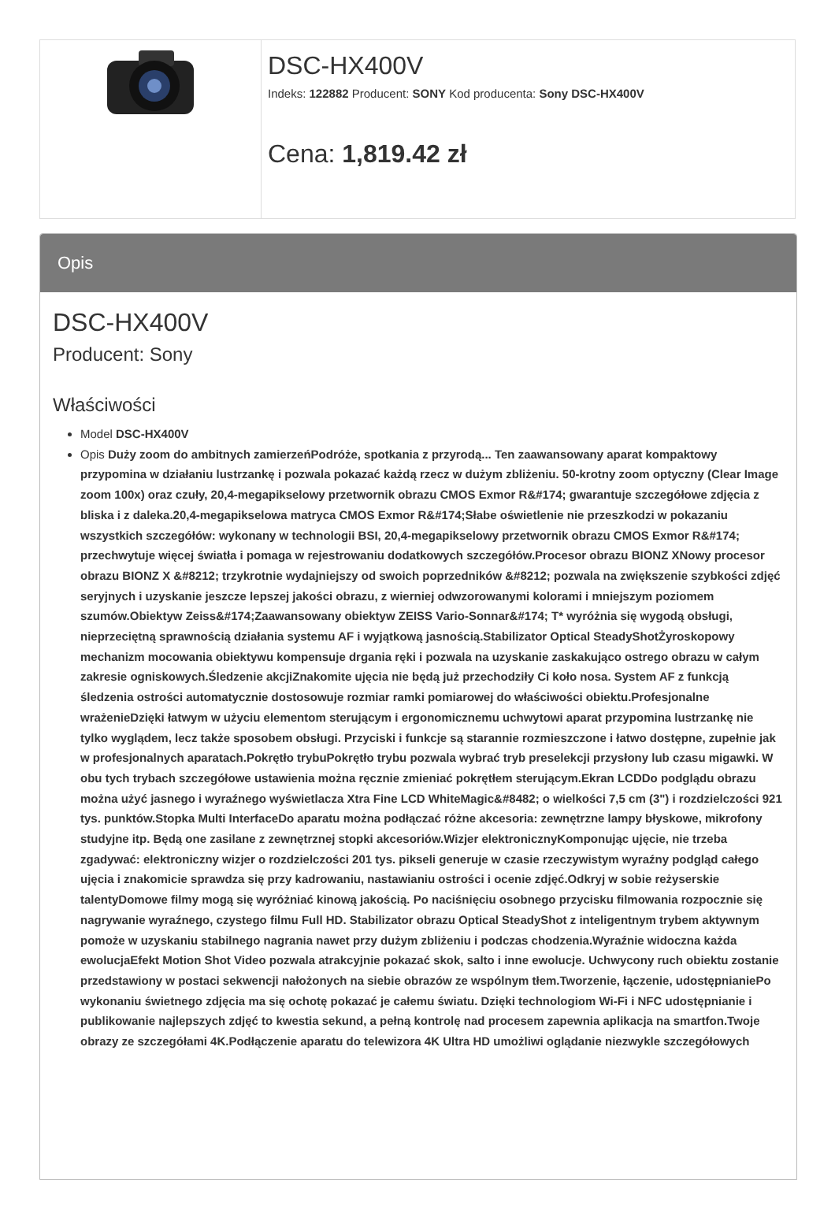| | DSC-HX400V Indeks: 122882 Producent: SONY Kod producenta: Sony DSC-HX400V Cena: 1,819.42 zł |
Opis
DSC-HX400V
Producent: Sony
Właściwości
Model DSC-HX400V
Opis Duży zoom do ambitnych zamierzeńPodróże, spotkania z przyrodą... Ten zaawansowany aparat kompaktowy przypomina w działaniu lustrzankę i pozwala pokazać każdą rzecz w dużym zbliżeniu. 50-krotny zoom optyczny (Clear Image zoom 100x) oraz czuły, 20,4-megapikselowy przetwornik obrazu CMOS Exmor R&#174; gwarantuje szczegółowe zdjęcia z bliska i z daleka.20,4-megapikselowa matryca CMOS Exmor R&#174;Słabe oświetlenie nie przeszkodzi w pokazaniu wszystkich szczegółów: wykonany w technologii BSI, 20,4-megapikselowy przetwornik obrazu CMOS Exmor R&#174; przechwytuje więcej światła i pomaga w rejestrowaniu dodatkowych szczegółów.Procesor obrazu BIONZ XNowy procesor obrazu BIONZ X &#8212; trzykrotnie wydajniejszy od swoich poprzedników &#8212; pozwala na zwiększenie szybkości zdjęć seryjnych i uzyskanie jeszcze lepszej jakości obrazu, z wierniej odwzorowanymi kolorami i mniejszym poziomem szumów.Obiektyw Zeiss&#174;Zaawansowany obiektyw ZEISS Vario-Sonnar&#174; T* wyróżnia się wygodą obsługi, nieprzeciętną sprawnością działania systemu AF i wyjątkową jasnością.Stabilizator Optical SteadyShotŻyroskopowy mechanizm mocowania obiektywu kompensuje drgania ręki i pozwala na uzyskanie zaskakująco ostrego obrazu w całym zakresie ogniskowych.Śledzenie akcjiZnakomite ujęcia nie będą już przechodziły Ci koło nosa. System AF z funkcją śledzenia ostrości automatycznie dostosowuje rozmiar ramki pomiarowej do właściwości obiektu.Profesjonalne wrażenieDzięki łatwym w użyciu elementom sterującym i ergonomicznemu uchwytowi aparat przypomina lustrzankę nie tylko wyglądem, lecz także sposobem obsługi. Przyciski i funkcje są starannie rozmieszczone i łatwo dostępne, zupełnie jak w profesjonalnych aparatach.Pokrętło trybuPokrętło trybu pozwala wybrać tryb preselekcji przysłony lub czasu migawki. W obu tych trybach szczegółowe ustawienia można ręcznie zmieniać pokrętłem sterującym.Ekran LCDDo podglądu obrazu można użyć jasnego i wyraźnego wyświetlacza Xtra Fine LCD WhiteMagic&#8482; o wielkości 7,5 cm (3") i rozdzielczości 921 tys. punktów.Stopka Multi InterfaceDo aparatu można podłączać różne akcesoria: zewnętrzne lampy błyskowe, mikrofony studyjne itp. Będą one zasilane z zewnętrznej stopki akcesoriów.Wizjer elektronicznyKomponując ujęcie, nie trzeba zgadywać: elektroniczny wizjer o rozdzielczości 201 tys. pikseli generuje w czasie rzeczywistym wyraźny podgląd całego ujęcia i znakomicie sprawdza się przy kadrowaniu, nastawianiu ostrości i ocenie zdjęć.Odkryj w sobie reżyserskie talentyDomowe filmy mogą się wyróżniać kinową jakością. Po naciśnięciu osobnego przycisku filmowania rozpocznie się nagrywanie wyraźnego, czystego filmu Full HD. Stabilizator obrazu Optical SteadyShot z inteligentnym trybem aktywnym pomoże w uzyskaniu stabilnego nagrania nawet przy dużym zbliżeniu i podczas chodzenia.Wyraźnie widoczna każda ewolucjaEfekt Motion Shot Video pozwala atrakcyjnie pokazać skok, salto i inne ewolucje. Uchwycony ruch obiektu zostanie przedstawiony w postaci sekwencji nałożonych na siebie obrazów ze wspólnym tłem.Tworzenie, łączenie, udostępnianiePo wykonaniu świetnego zdjęcia ma się ochotę pokazać je całemu światu. Dzięki technologiom Wi-Fi i NFC udostępnianie i publikowanie najlepszych zdjęć to kwestia sekund, a pełną kontrolę nad procesem zapewnia aplikacja na smartfon.Twoje obrazy ze szczegółami 4K.Podłączenie aparatu do telewizora 4K Ultra HD umożliwi oglądanie niezwykle szczegółowych